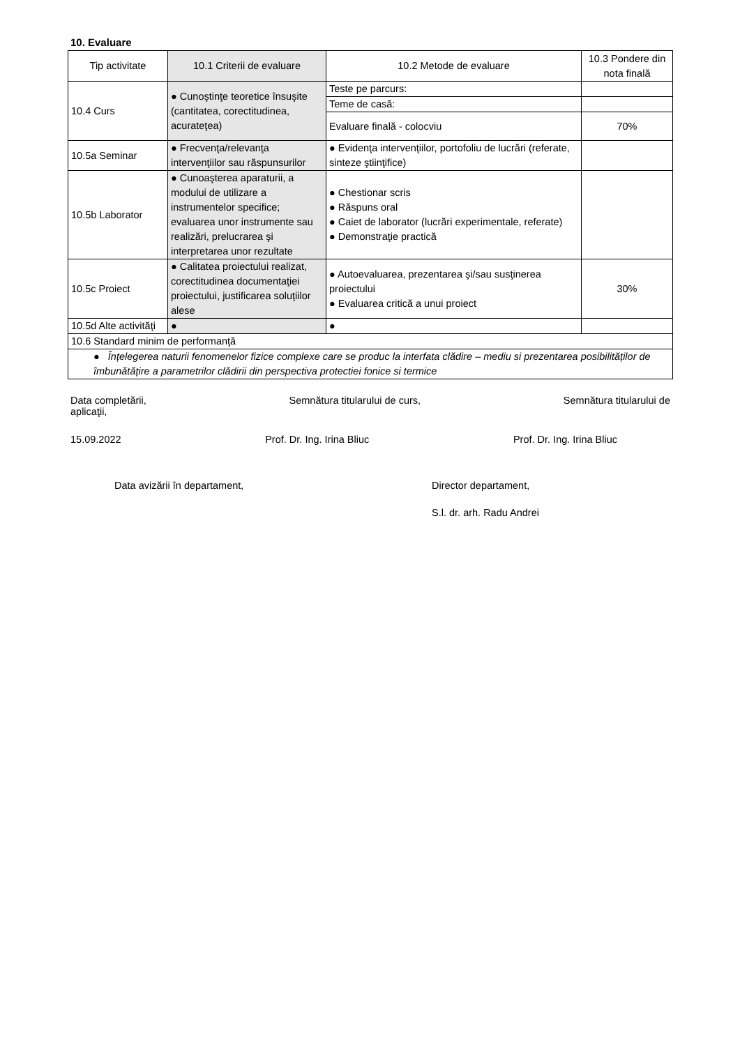10. Evaluare
| Tip activitate | 10.1 Criterii de evaluare | 10.2 Metode de evaluare | 10.3 Pondere din nota finală |
| --- | --- | --- | --- |
| 10.4 Curs | ● Cunoştinţe teoretice însuşite (cantitatea, corectitudinea, acurateţea) | Teste pe parcurs: | |
| | | Teme de casă: | |
| | | Evaluare finală - colocviu | 70% |
| 10.5a Seminar | ● Frecvenţa/relevanţa intervenţiilor sau răspunsurilor | ● Evidenţa intervenţiilor, portofoliu de lucrări (referate, sinteze ştiinţifice) | |
| 10.5b Laborator | ● Cunoaşterea aparaturii, a modului de utilizare a instrumentelor specifice; evaluarea unor instrumente sau realizări, prelucrarea şi interpretarea unor rezultate | ● Chestionar scris ● Răspuns oral ● Caiet de laborator (lucrări experimentale, referate) ● Demonstraţie practică | |
| 10.5c Proiect | ● Calitatea proiectului realizat, corectitudinea documentaţiei proiectului, justificarea soluţiilor alese | ● Autoevaluarea, prezentarea şi/sau susţinerea proiectului ● Evaluarea critică a unui proiect | 30% |
| 10.5d Alte activităţi | ● | ● | |
| 10.6 Standard minim de performanţă | | | |
| ● Înțelegerea naturii fenomenelor fizice complexe care se produc la interfata clădire – mediu si prezentarea posibilităților de îmbunătățire a parametrilor clădirii din perspectiva protectiei fonice si termice | | | |
Data completării, Semnătura titularului de curs, Semnătura titularului de
aplicaţii,
15.09.2022 Prof. Dr. Ing. Irina Bliuc Prof. Dr. Ing. Irina Bliuc
Data avizării în departament, Director departament,
S.l. dr. arh. Radu Andrei